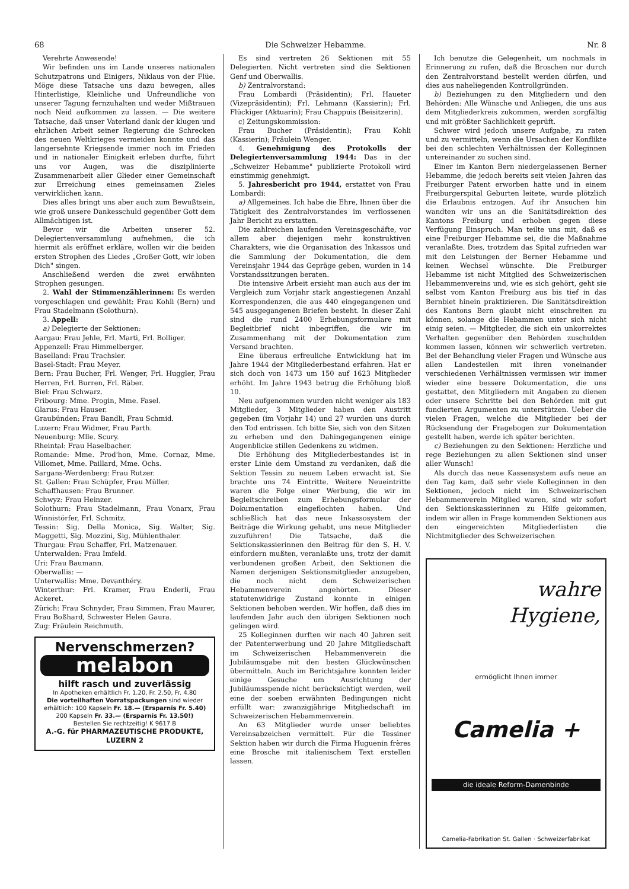68 Die Schweizer Hebamme. Nr. 8
Verehrte Anwesende!
Wir befinden uns im Lande unseres nationalen Schutzpatrons und Einigers, Niklaus von der Flüe. Möge diese Tatsache uns dazu bewegen, alles Hinterlistige, Kleinliche und Unfreundliche von unserer Tagung fernzuhalten und weder Mißtrauen noch Neid aufkommen zu lassen. — Die weitere Tatsache, daß unser Vaterland dank der klugen und ehrlichen Arbeit seiner Regierung die Schrecken des neuen Weltkrieges vermeiden konnte und das langersehnte Kriegsende immer noch im Frieden und in nationaler Einigkeit erleben durfte, führt uns vor Augen, was die disziplinierte Zusammenarbeit aller Glieder einer Gemeinschaft zur Erreichung eines gemeinsamen Zieles verwirklichen kann.
Dies alles bringt uns aber auch zum Bewußtsein, wie groß unsere Dankesschuld gegenüber Gott dem Allmächtigen ist.
Bevor wir die Arbeiten unserer 52. Delegiertenversammlung aufnehmen, die ich hiermit als eröffnet erkläre, wollen wir die beiden ersten Strophen des Liedes „Großer Gott, wir loben Dich" singen.
Anschließend werden die zwei erwähnten Strophen gesungen.
2. Wahl der Stimmenzählerinnen: Es werden vorgeschlagen und gewählt: Frau Kohli (Bern) und Frau Stadelmann (Solothurn).
3. Appell:
a) Delegierte der Sektionen:
Aargau: Frau Jehle, Frl. Marti, Frl. Bolliger.
Appenzell: Frau Himmelberger.
Baselland: Frau Trachsler.
Basel-Stadt: Frau Meyer.
Bern: Frau Bucher, Frl. Wenger, Frl. Huggler, Frau Herren, Frl. Burren, Frl. Räber.
Biel: Frau Schwarz.
Fribourg: Mme. Progin, Mme. Fasel.
Glarus: Frau Hauser.
Graubünden: Frau Bandli, Frau Schmid.
Luzern: Frau Widmer, Frau Parth.
Neuenburg: Mlle. Scury.
Rheintal: Frau Haselbacher.
Romande: Mme. Prod'hon, Mme. Cornaz, Mme. Villomet, Mme. Paillard, Mme. Ochs.
Sargans-Werdenberg: Frau Rutzer.
St. Gallen: Frau Schüpfer, Frau Müller.
Schaffhausen: Frau Brunner.
Schwyz: Frau Heinzer.
Solothurn: Frau Stadelmann, Frau Vonarx, Frau Winnistörfer, Frl. Schmitz.
Tessin: Sig. Della Monica, Sig. Walter, Sig. Maggetti, Sig. Mozzini, Sig. Mühlenthaler.
Thurgau: Frau Schaffer, Frl. Matzenauer.
Unterwalden: Frau Imfeld.
Uri: Frau Baumann.
Oberwallis: —
Unterwallis: Mme. Devanthéry.
Winterthur: Frl. Kramer, Frau Enderli, Frau Ackeret.
Zürich: Frau Schnyder, Frau Simmen, Frau Maurer, Frau Boßhard, Schwester Helen Gaura.
Zug: Fräulein Reichmuth.
Nervenschmerzen?
melabon
hilft rasch und zuverlässig
In Apotheken erhältlich Fr. 1.20, Fr. 2.50, Fr. 4.80
Die vorteilhaften Vorratspackungen sind wieder erhältlich: 100 Kapseln Fr. 18.— (Ersparnis Fr. 5.40) 200 Kapseln Fr. 33.— (Ersparnis Fr. 13.50!)
Bestellen Sie rechtzeitig! K 9617 B
A.-G. für PHARMAZEUTISCHE PRODUKTE, LUZERN 2
Es sind vertreten 26 Sektionen mit 55 Delegierten. Nicht vertreten sind die Sektionen Genf und Oberwallis.
b) Zentralvorstand:
Frau Lombardi (Präsidentin); Frl. Haueter (Vizepräsidentin); Frl. Lehmann (Kassierin); Frl. Flückiger (Aktuarin); Frau Chappuis (Beisitzerin).
c) Zeitungskommission:
Frau Bucher (Präsidentin); Frau Kohli (Kassierin); Fräulein Wenger.
4. Genehmigung des Protokolls der Delegiertenversammlung 1944: Das in der „Schweizer Hebamme" publizierte Protokoll wird einstimmig genehmigt.
5. Jahresbericht pro 1944, erstattet von Frau Lombardi:
a) Allgemeines. Ich habe die Ehre, Ihnen über die Tätigkeit des Zentralvorstandes im verflossenen Jahr Bericht zu erstatten.
Die zahlreichen laufenden Vereinsgeschäfte, vor allem aber diejenigen mehr konstruktiven Charakters, wie die Organisation des Inkassos und die Sammlung der Dokumentation, die dem Vereinsjahr 1944 das Gepräge geben, wurden in 14 Vorstandssitzungen beraten.
Die intensive Arbeit ersieht man auch aus der im Vergleich zum Vorjahr stark angestiegenen Anzahl Korrespondenzen, die aus 440 eingegangenen und 545 ausgegangenen Briefen besteht. In dieser Zahl sind die rund 2400 Erhebungsformulare mit Begleitbrief nicht inbegriffen, die wir im Zusammenhang mit der Dokumentation zum Versand brachten.
Eine überaus erfreuliche Entwicklung hat im Jahre 1944 der Mitgliederbestand erfahren. Hat er sich doch von 1473 um 150 auf 1623 Mitglieder erhöht. Im Jahre 1943 betrug die Erhöhung bloß 10.
Neu aufgenommen wurden nicht weniger als 183 Mitglieder, 3 Mitglieder haben den Austritt gegeben (im Vorjahr 14) und 27 wurden uns durch den Tod entrissen. Ich bitte Sie, sich von den Sitzen zu erheben und den Dahingegangenen einige Augenblicke stillen Gedenkens zu widmen.
Die Erhöhung des Mitgliederbestandes ist in erster Linie dem Umstand zu verdanken, daß die Sektion Tessin zu neuem Leben erwacht ist. Sie brachte uns 74 Eintritte. Weitere Neueintritte waren die Folge einer Werbung, die wir im Begleitschreiben zum Erhebungsformular der Dokumentation eingeflochten haben. Und schließlich hat das neue Inkassosystem der Beiträge die Wirkung gehabt, uns neue Mitglieder zuzuführen! Die Tatsache, daß die Sektionskassierinnen den Beitrag für den S. H. V. einfordern mußten, veranlaßte uns, trotz der damit verbundenen großen Arbeit, den Sektionen die Namen derjenigen Sektionsmitglieder anzugeben, die noch nicht dem Schweizerischen Hebammenverein angehörten. Dieser statutenwidrige Zustand konnte in einigen Sektionen behoben werden. Wir hoffen, daß dies im laufenden Jahr auch den übrigen Sektionen noch gelingen wird.
25 Kolleginnen durften wir nach 40 Jahren seit der Patenterwerbung und 20 Jahre Mitgliedschaft im Schweizerischen Hebammenverein die Jubiläumsgabe mit den besten Glückwünschen übermitteln. Auch im Berichtsjahre konnten leider einige Gesuche um Ausrichtung der Jubiläumsspende nicht berücksichtigt werden, weil eine der soeben erwähnten Bedingungen nicht erfüllt war: zwanzigjährige Mitgliedschaft im Schweizerischen Hebammenverein.
An 63 Mitglieder wurde unser beliebtes Vereinsabzeichen vermittelt. Für die Tessiner Sektion haben wir durch die Firma Huguenin frères eine Brosche mit italienischem Text erstellen lassen.
Ich benutze die Gelegenheit, um nochmals in Erinnerung zu rufen, daß die Broschen nur durch den Zentralvorstand bestellt werden dürfen, und dies aus naheliegenden Kontrollgründen.
b) Beziehungen zu den Mitgliedern und den Behörden: Alle Wünsche und Anliegen, die uns aus dem Mitgliederkreis zukommen, werden sorgfältig und mit größter Sachlichkeit geprüft.
Schwer wird jedoch unsere Aufgabe, zu raten und zu vermitteln, wenn die Ursachen der Konflikte bei den schlechten Verhältnissen der Kolleginnen untereinander zu suchen sind.
Einer im Kanton Bern niedergelassenen Berner Hebamme, die jedoch bereits seit vielen Jahren das Freiburger Patent erworben hatte und in einem Freiburgerspital Geburten leitete, wurde plötzlich die Erlaubnis entzogen. Auf ihr Ansuchen hin wandten wir uns an die Sanitätsdirektion des Kantons Freiburg und erhoben gegen diese Verfügung Einspruch. Man teilte uns mit, daß es eine Freiburger Hebamme sei, die die Maßnahme veranlaßte. Dies, trotzdem das Spital zufrieden war mit den Leistungen der Berner Hebamme und keinen Wechsel wünschte. Die Freiburger Hebamme ist nicht Mitglied des Schweizerischen Hebammenvereins und, wie es sich gehört, geht sie selbst vom Kanton Freiburg aus bis tief in das Bernbiet hinein praktizieren. Die Sanitätsdirektion des Kantons Bern glaubt nicht einschreiten zu können, solange die Hebammen unter sich nicht einig seien. — Mitglieder, die sich ein unkorrektes Verhalten gegenüber den Behörden zuschulden kommen lassen, können wir schwerlich vertreten. Bei der Behandlung vieler Fragen und Wünsche aus allen Landesteilen mit ihren voneinander verschiedenen Verhältnissen vermissen wir immer wieder eine bessere Dokumentation, die uns gestattet, den Mitgliedern mit Angaben zu dienen oder unsere Schritte bei den Behörden mit gut fundierten Argumenten zu unterstützen. Ueber die vielen Fragen, welche die Mitglieder bei der Rücksendung der Fragebogen zur Dokumentation gestellt haben, werde ich später berichten.
c) Beziehungen zu den Sektionen: Herzliche und rege Beziehungen zu allen Sektionen sind unser aller Wunsch!
Als durch das neue Kassensystem aufs neue an den Tag kam, daß sehr viele Kolleginnen in den Sektionen, jedoch nicht im Schweizerischen Hebammenverein Mitglied waren, sind wir sofort den Sektionskassierinnen zu Hilfe gekommen, indem wir allen in Frage kommenden Sektionen aus den eingereichten Mitgliederlisten die Nichtmitglieder des Schweizerischen
wahre
Hygiene,
ermöglicht Ihnen immer
Camelia +
die ideale Reform-Damenbinde
Camelia-Fabrikation St. Gallen · Schweizerfabrikat